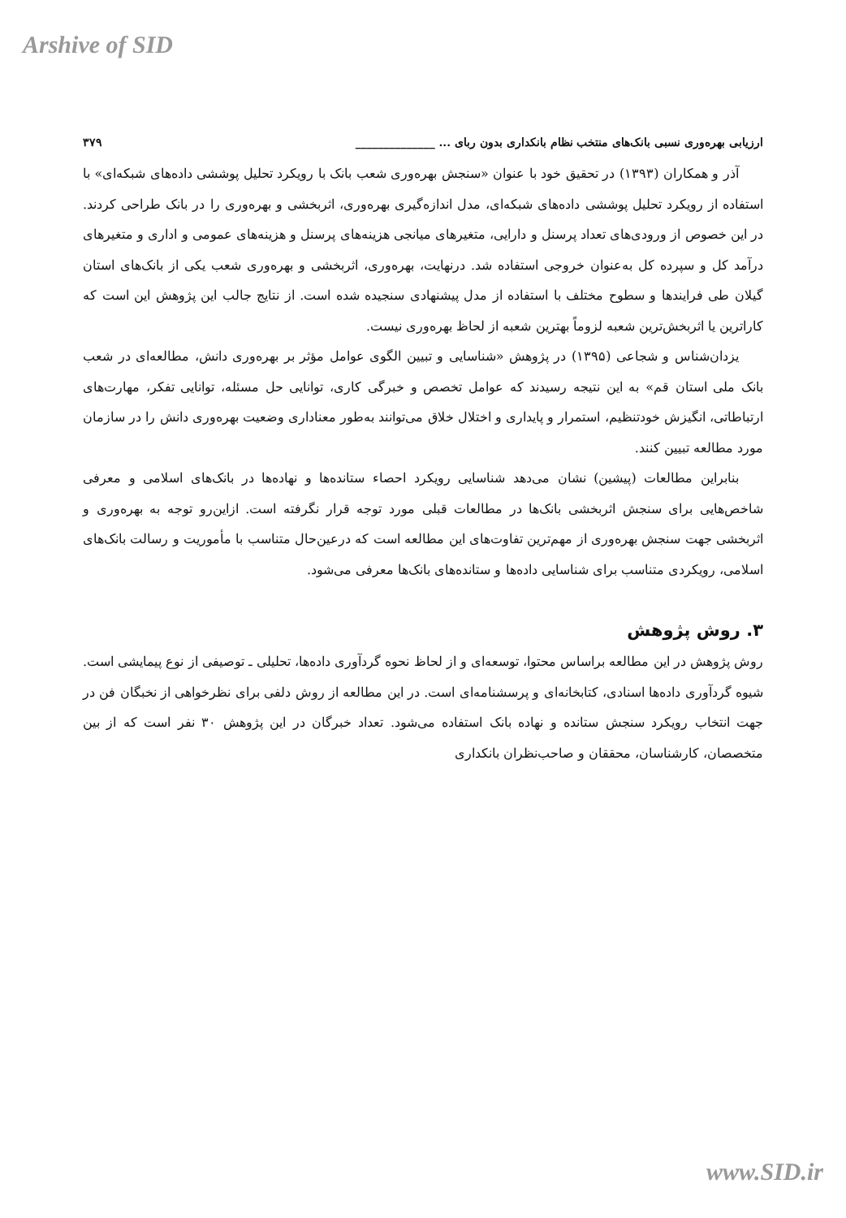Arshive of SID
ارزیابی بهره‌وری نسبی بانک‌های منتخب نظام بانکداری بدون ربای ... ______________ ۳۷۹
آذر و همکاران (۱۳۹۳) در تحقیق خود با عنوان «سنجش بهره‌وری شعب بانک با رویکرد تحلیل پوششی داده‌های شبکه‌ای» با استفاده از رویکرد تحلیل پوششی داده‌های شبکه‌ای، مدل اندازه‌گیری بهره‌وری، اثربخشی و بهره‌وری را در بانک طراحی کردند. در این خصوص از ورودی‌های تعداد پرسنل و دارایی، متغیرهای میانجی هزینه‌های پرسنل و هزینه‌های عمومی و اداری و متغیرهای درآمد کل و سپرده کل به‌عنوان خروجی استفاده شد. درنهایت، بهره‌وری، اثربخشی و بهره‌وری شعب یکی از بانک‌های استان گیلان طی فرایندها و سطوح مختلف با استفاده از مدل پیشنهادی سنجیده شده است. از نتایج جالب این پژوهش این است که کاراترین یا اثربخش‌ترین شعبه لزوماً بهترین شعبه از لحاظ بهره‌وری نیست.
یزدان‌شناس و شجاعی (۱۳۹۵) در پژوهش «شناسایی و تبیین الگوی عوامل مؤثر بر بهره‌وری دانش، مطالعه‌ای در شعب بانک ملی استان قم» به این نتیجه رسیدند که عوامل تخصص و خبرگی کاری، توانایی حل مسئله، توانایی تفکر، مهارت‌های ارتباطاتی، انگیزش خودتنظیم، استمرار و پایداری و اختلال خلاق می‌توانند به‌طور معناداری وضعیت بهره‌وری دانش را در سازمان مورد مطالعه تبیین کنند.
بنابراین مطالعات (پیشین) نشان می‌دهد شناسایی رویکرد احصاء ستانده‌ها و نهاده‌ها در بانک‌های اسلامی و معرفی شاخص‌هایی برای سنجش اثربخشی بانک‌ها در مطالعات قبلی مورد توجه قرار نگرفته است. ازاین‌رو توجه به بهره‌وری و اثربخشی جهت سنجش بهره‌وری از مهم‌ترین تفاوت‌های این مطالعه است که درعین‌حال متناسب با مأموریت و رسالت بانک‌های اسلامی، رویکردی متناسب برای شناسایی داده‌ها و ستانده‌های بانک‌ها معرفی می‌شود.
۳. روش پژوهش
روش پژوهش در این مطالعه براساس محتوا، توسعه‌ای و از لحاظ نحوه گردآوری داده‌ها، تحلیلی ـ توصیفی از نوع پیمایشی است. شیوه گردآوری داده‌ها اسنادی، کتابخانه‌ای و پرسشنامه‌ای است. در این مطالعه از روش دلفی برای نظرخواهی از نخبگان فن در جهت انتخاب رویکرد سنجش ستانده و نهاده بانک استفاده می‌شود. تعداد خبرگان در این پژوهش ۳۰ نفر است که از بین متخصصان، کارشناسان، محققان و صاحب‌نظران بانکداری
www.SID.ir